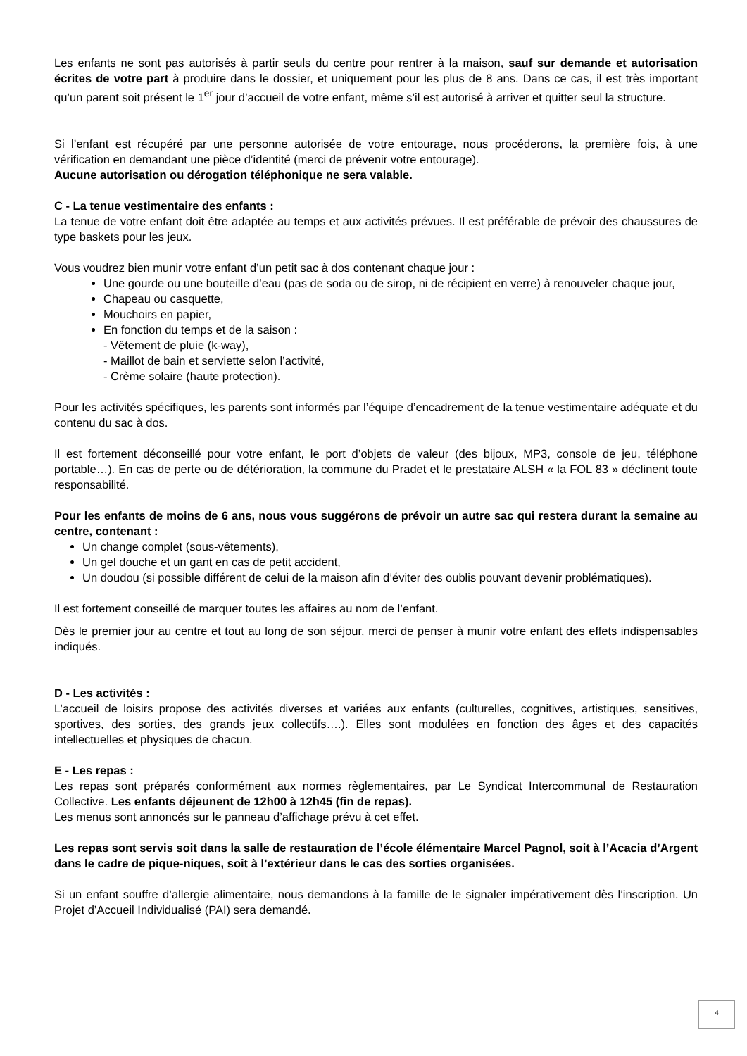Les enfants ne sont pas autorisés à partir seuls du centre pour rentrer à la maison, sauf sur demande et autorisation écrites de votre part à produire dans le dossier, et uniquement pour les plus de 8 ans. Dans ce cas, il est très important qu’un parent soit présent le 1<sup>er</sup> jour d’accueil de votre enfant, même s’il est autorisé à arriver et quitter seul la structure.
Si l’enfant est récupéré par une personne autorisée de votre entourage, nous procéderons, la première fois, à une vérification en demandant une pièce d’identité (merci de prévenir votre entourage).
Aucune autorisation ou dérogation téléphonique ne sera valable.
C - La tenue vestimentaire des enfants :
La tenue de votre enfant doit être adaptée au temps et aux activités prévues. Il est préférable de prévoir des chaussures de type baskets pour les jeux.
Vous voudrez bien munir votre enfant d’un petit sac à dos contenant chaque jour :
Une gourde ou une bouteille d’eau (pas de soda ou de sirop, ni de récipient en verre) à renouveler chaque jour,
Chapeau ou casquette,
Mouchoirs en papier,
En fonction du temps et de la saison :
- Vêtement de pluie (k-way),
- Maillot de bain et serviette selon l’activité,
- Crème solaire (haute protection).
Pour les activités spécifiques, les parents sont informés par l’équipe d’encadrement de la tenue vestimentaire adéquate et du contenu du sac à dos.
Il est fortement déconseillé pour votre enfant, le port d’objets de valeur (des bijoux, MP3, console de jeu, téléphone portable…). En cas de perte ou de détérioration, la commune du Pradet et le prestataire ALSH « la FOL 83 » déclinent toute responsabilité.
Pour les enfants de moins de 6 ans, nous vous suggérons de prévoir un autre sac qui restera durant la semaine au centre, contenant :
Un change complet (sous-vêtements),
Un gel douche et un gant en cas de petit accident,
Un doudou (si possible différent de celui de la maison afin d’éviter des oublis pouvant devenir problématiques).
Il est fortement conseillé de marquer toutes les affaires au nom de l’enfant.
Dès le premier jour au centre et tout au long de son séjour, merci de penser à munir votre enfant des effets indispensables indiqués.
D - Les activités :
L’accueil de loisirs propose des activités diverses et variées aux enfants (culturelles, cognitives, artistiques, sensitives, sportives, des sorties, des grands jeux collectifs….). Elles sont modulées en fonction des âges et des capacités intellectuelles et physiques de chacun.
E - Les repas :
Les repas sont préparés conformément aux normes règlementaires, par Le Syndicat Intercommunal de Restauration Collective. Les enfants déjeunent de 12h00 à 12h45 (fin de repas).
Les menus sont annoncés sur le panneau d’affichage prévu à cet effet.
Les repas sont servis soit dans la salle de restauration de l’école élémentaire Marcel Pagnol, soit à l’Acacia d’Argent dans le cadre de pique-niques, soit à l’extérieur dans le cas des sorties organisées.
Si un enfant souffre d’allergie alimentaire, nous demandons à la famille de le signaler impérativement dès l’inscription. Un Projet d’Accueil Individualisé (PAI) sera demandé.
4